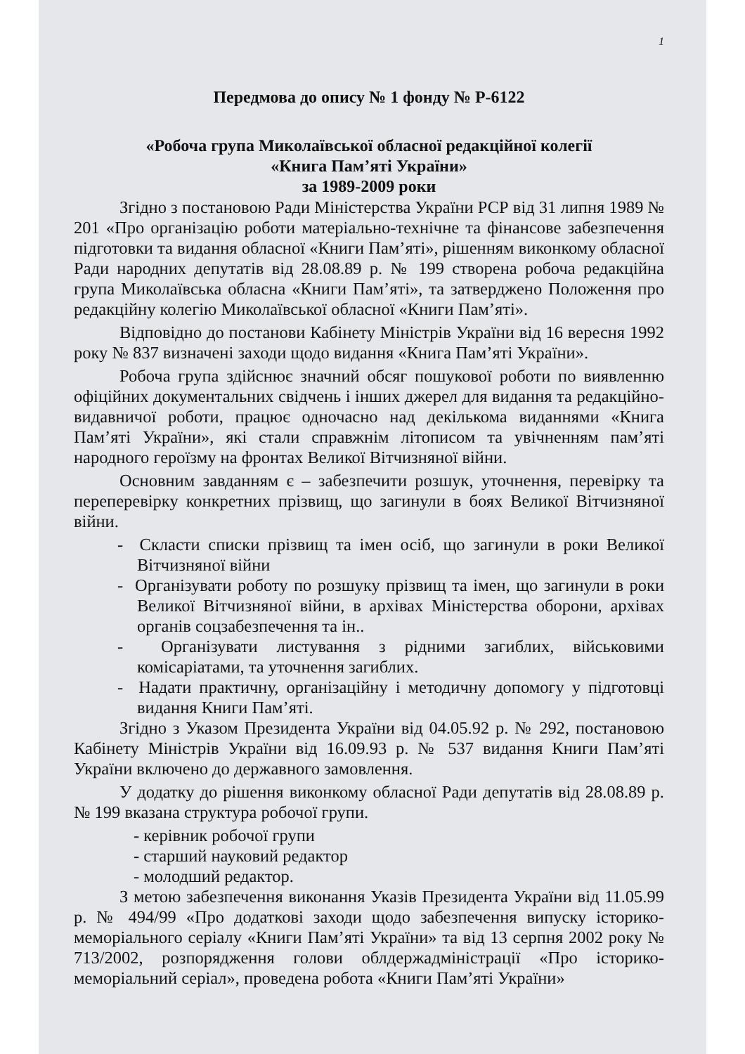1
Передмова до опису № 1 фонду № Р-6122
«Робоча група Миколаївської обласної редакційної колегії
«Книга Пам’яті України»
за 1989-2009 роки
Згідно з постановою Ради Міністерства України РСР від 31 липня 1989 № 201 «Про організацію роботи матеріально-технічне та фінансове забезпечення підготовки та видання обласної «Книги Пам’яті», рішенням виконкому обласної Ради народних депутатів від 28.08.89 р. № 199 створена робоча редакційна група Миколаївська обласна «Книги Пам’яті», та затверджено Положення про редакційну колегію Миколаївської обласної «Книги Пам’яті».
Відповідно до постанови Кабінету Міністрів України від 16 вересня 1992 року № 837 визначені заходи щодо видання «Книга Пам’яті України».
Робоча група здійснює значний обсяг пошукової роботи по виявленню офіційних документальних свідчень і інших джерел для видання та редакційно-видавничої роботи, працює одночасно над декількома виданнями «Книга Пам’яті України», які стали справжнім літописом та увічненням пам’яті народного героїзму на фронтах Великої Вітчизняної війни.
Основним завданням є – забезпечити розшук, уточнення, перевірку та переперевірку конкретних прізвищ, що загинули в боях Великої Вітчизняної війни.
- Скласти списки прізвищ та імен осіб, що загинули в роки Великої Вітчизняної війни
- Організувати роботу по розшуку прізвищ та імен, що загинули в роки Великої Вітчизняної війни, в архівах Міністерства оборони, архівах органів соцзабезпечення та ін..
- Організувати листування з рідними загиблих, військовими комісаріатами, та уточнення загиблих.
- Надати практичну, організаційну і методичну допомогу у підготовці видання Книги Пам’яті.
Згідно з Указом Президента України від 04.05.92 р. № 292, постановою Кабінету Міністрів України від 16.09.93 р. № 537 видання Книги Пам’яті України включено до державного замовлення.
У додатку до рішення виконкому обласної Ради депутатів від 28.08.89 р. № 199 вказана структура робочої групи.
- керівник робочої групи
- старший науковий редактор
- молодший редактор.
З метою забезпечення виконання Указів Президента України від 11.05.99 р. № 494/99 «Про додаткові заходи щодо забезпечення випуску історико-меморіального серіалу «Книги Пам’яті України» та від 13 серпня 2002 року № 713/2002, розпорядження голови облдержадміністрації «Про історико-меморіальний серіал», проведена робота «Книги Пам’яті України»